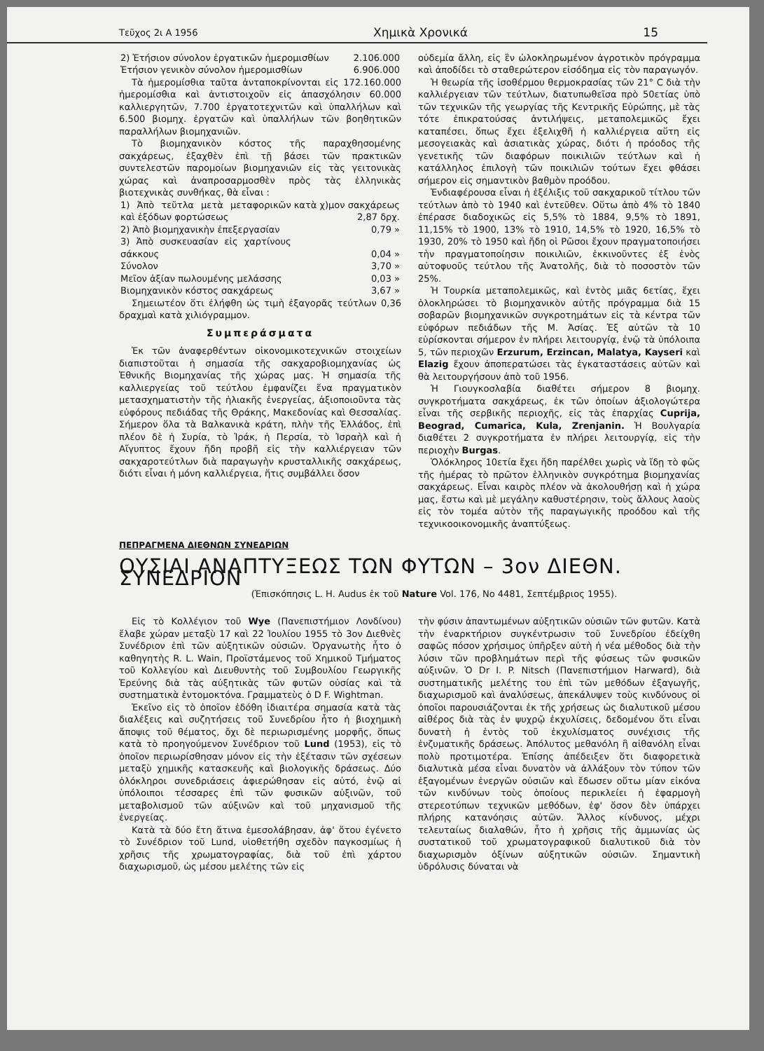Τεῦχος 2ι Α 1956 Χημικὰ Χρονικά 15
| 2) Ἐτήσιον σύνολον ἐργατικῶν ἡμερομισθίων | 2.106.000 |
| Ἐτήσιον γενικὸν σύνολον ἡμερομισθίων | 6.906.000 |
Τὰ ἡμερομίσθια ταῦτα ἀνταποκρίνονται εἰς 172.160.000 ἡμερομίσθια καὶ ἀντιστοιχοῦν εἰς ἀπασχόλησιν 60.000 καλλιεργητῶν, 7.700 ἐργατοτεχνιτῶν καὶ ὑπαλλήλων καὶ 6.500 βιομηχ. ἐργατῶν καὶ ὑπαλλήλων τῶν βοηθητικῶν παραλλήλων βιομηχανιῶν.
Τὸ βιομηχανικὸν κόστος τῆς παραχθησομένης σακχάρεως, ἐξαχθὲν ἐπὶ τῇ βάσει τῶν πρακτικῶν συντελεστῶν παρομοίων βιομηχανιῶν εἰς τὰς γειτονικὰς χώρας καὶ ἀναπροσαρμοσθὲν πρὸς τὰς ἑλληνικὰς βιοτεχνικὰς συνθήκας, θὰ εἶναι :
| 1) Ἀπὸ τεῦτλα μετὰ μεταφορικῶν καὶ ἐξόδων φορτώσεως | κατὰ χ)μον σακχάρεως 2,87 δρχ. |
| 2) Ἀπὸ βιομηχανικὴν ἐπεξεργασίαν | 0,79 » |
| 3) Ἀπὸ συσκευασίαν εἰς χαρτίνους σάκκους | 0,04 » |
| Σύνολον | 3,70 » |
| Μεῖον ἀξίαν πωλουμένης μελάσσης | 0,03 » |
| Βιομηχανικὸν κόστος σακχάρεως | 3,67 » |
Σημειωτέον ὅτι ἐλήφθη ὡς τιμὴ ἐξαγορᾶς τεύτλων 0,36 δραχμαὶ κατὰ χιλιόγραμμον.
Συμπεράσματα
Ἐκ τῶν ἀναφερθέντων οἰκονομικοτεχνικῶν στοιχείων διαπιστοῦται ἡ σημασία τῆς σακχαροβιομηχανίας ὡς Ἐθνικῆς Βιομηχανίας τῆς χώρας μας. Ἡ σημασία τῆς καλλιεργείας τοῦ τεύτλου ἐμφανίζει ἕνα πραγματικὸν μετασχηματιστὴν τῆς ἡλιακῆς ἐνεργείας, ἀξιοποιοῦντα τὰς εὐφόρους πεδιάδας τῆς Θράκης, Μακεδονίας καὶ Θεσσαλίας. Σήμερον ὅλα τὰ Βαλκανικὰ κράτη, πλὴν τῆς Ἑλλάδος, ἐπὶ πλέον δὲ ἡ Συρία, τὸ Ἰράκ, ἡ Περσία, τὸ Ἰσραὴλ καὶ ἡ Αἴγυπτος ἔχουν ἤδη προβῆ εἰς τὴν καλλιέργειαν τῶν σακχαροτεύτλων διὰ παραγωγὴν κρυσταλλικῆς σακχάρεως, διότι εἶναι ἡ μόνη καλλιέργεια, ἥτις συμβάλλει ὅσον
οὐδεμία ἄλλη, εἰς ἓν ὡλοκληρωμένον ἀγροτικὸν πρόγραμμα καὶ ἀποδίδει τὸ σταθερώτερον εἰσόδημα εἰς τὸν παραγωγόν.
Ἡ θεωρία τῆς ἰσοθέρμου θερμοκρασίας τῶν 21° C διὰ τὴν καλλιέργειαν τῶν τεύτλων, διατυπωθεῖσα πρὸ 50ετίας ὑπὸ τῶν τεχνικῶν τῆς γεωργίας τῆς Κεντρικῆς Εὐρώπης, μὲ τὰς τότε ἐπικρατούσας ἀντιλήψεις, μεταπολεμικῶς ἔχει καταπέσει, ὅπως ἔχει ἐξελιχθῆ ἡ καλλιέργεια αὕτη εἰς μεσογειακὰς καὶ ἀσιατικὰς χώρας, διότι ἡ πρόοδος τῆς γενετικῆς τῶν διαφόρων ποικιλιῶν τεύτλων καὶ ἡ κατάλληλος ἐπιλογὴ τῶν ποικιλιῶν τούτων ἔχει φθάσει σήμερον εἰς σημαντικὸν βαθμὸν προόδου.
Ἐνδιαφέρουσα εἶναι ἡ ἐξέλιξις τοῦ σακχαρικοῦ τίτλου τῶν τεύτλων ἀπὸ τὸ 1940 καὶ ἐντεῦθεν. Οὕτω ἀπὸ 4% τὸ 1840 ἐπέρασε διαδοχικῶς εἰς 5,5% τὸ 1884, 9,5% τὸ 1891, 11,15% τὸ 1900, 13% τὸ 1910, 14,5% τὸ 1920, 16,5% τὸ 1930, 20% τὸ 1950 καὶ ἤδη οἱ Ρῶσοι ἔχουν πραγματοποιήσει τὴν πραγματοποίησιν ποικιλιῶν, ἐκκινοῦντες ἐξ ἑνὸς αὐτοφυοῦς τεύτλου τῆς Ἀνατολῆς, διὰ τὸ ποσοστὸν τῶν 25%.
Ἡ Τουρκία μεταπολεμικῶς, καὶ ἐντὸς μιᾶς 6ετίας, ἔχει ὁλοκληρώσει τὸ βιομηχανικὸν αὐτῆς πρόγραμμα διὰ 15 σοβαρῶν βιομηχανικῶν συγκροτημάτων εἰς τὰ κέντρα τῶν εὐφόρων πεδιάδων τῆς Μ. Ἀσίας. Ἐξ αὐτῶν τὰ 10 εὑρίσκονται σήμερον ἐν πλήρει λειτουργίᾳ, ἐνῷ τὰ ὑπόλοιπα 5, τῶν περιοχῶν Erzurum, Erzincan, Malatya, Kayseri καὶ Elazig ἔχουν ἀποπερατώσει τὰς ἐγκαταστάσεις αὐτῶν καὶ θὰ λειτουργήσουν ἀπὸ τοῦ 1956.
Ἡ Γιουγκοσλαβία διαθέτει σήμερον 8 βιομηχ. συγκροτήματα σακχάρεως, ἐκ τῶν ὁποίων ἀξιολογώτερα εἶναι τῆς σερβικῆς περιοχῆς, εἰς τὰς ἐπαρχίας Cuprija, Beograd, Cumarica, Kula, Zrenjanin. Ἡ Βουλγαρία διαθέτει 2 συγκροτήματα ἐν πλήρει λειτουργίᾳ, εἰς τὴν περιοχὴν Burgas.
Ὁλόκληρος 10ετία ἔχει ἤδη παρέλθει χωρὶς νὰ ἴδῃ τὸ φῶς τῆς ἡμέρας τὸ πρῶτον ἑλληνικὸν συγκρότημα βιομηχανίας σακχάρεως. Εἶναι καιρὸς πλέον νὰ ἀκολουθήσῃ καὶ ἡ χώρα μας, ἔστω καὶ μὲ μεγάλην καθυστέρησιν, τοὺς ἄλλους λαοὺς εἰς τὸν τομέα αὐτὸν τῆς παραγωγικῆς προόδου καὶ τῆς τεχνικοοικονομικῆς ἀναπτύξεως.
ΠΕΠΡΑΓΜΕΝΑ ΔΙΕΘΝΩΝ ΣΥΝΕΔΡΙΩΝ
ΟΥΣΙΑΙ ΑΝΑΠΤΥΞΕΩΣ ΤΩΝ ΦΥΤΩΝ – 3ον ΔΙΕΘΝ. ΣΥΝΕΔΡΙΟΝ
(Ἐπισκόπησις L. H. Audus ἐκ τοῦ Nature Vol. 176, No 4481, Σεπτέμβριος 1955).
Εἰς τὸ Κολλέγιον τοῦ Wye (Πανεπιστήμιον Λονδίνου) ἔλαβε χώραν μεταξὺ 17 καὶ 22 Ἰουλίου 1955 τὸ 3ον Διεθνὲς Συνέδριον ἐπὶ τῶν αὐξητικῶν οὐσιῶν. Ὀργανωτὴς ἦτο ὁ καθηγητὴς R. L. Wain, Προϊστάμενος τοῦ Χημικοῦ Τμήματος τοῦ Κολλεγίου καὶ Διευθυντὴς τοῦ Συμβουλίου Γεωργικῆς Ἐρεύνης διὰ τὰς αὐξητικὰς τῶν φυτῶν οὐσίας καὶ τὰ συστηματικὰ ἐντομοκτόνα. Γραμματεὺς ὁ D F. Wightman.
Ἐκεῖνο εἰς τὸ ὁποῖον ἐδόθη ἰδιαιτέρα σημασία κατὰ τὰς διαλέξεις καὶ συζητήσεις τοῦ Συνεδρίου ἦτο ἡ βιοχημικὴ ἄποψις τοῦ θέματος, ὄχι δὲ περιωρισμένης μορφῆς, ὅπως κατὰ τὸ προηγούμενον Συνέδριον τοῦ Lund (1953), εἰς τὸ ὁποῖον περιωρίσθησαν μόνον εἰς τὴν ἐξέτασιν τῶν σχέσεων μεταξὺ χημικῆς κατασκευῆς καὶ βιολογικῆς δράσεως. Δύο ὁλόκληροι συνεδριάσεις ἀφιερώθησαν εἰς αὐτό, ἐνῷ αἱ ὑπόλοιποι τέσσαρες ἐπὶ τῶν φυσικῶν αὐξινῶν, τοῦ μεταβολισμοῦ τῶν αὐξινῶν καὶ τοῦ μηχανισμοῦ τῆς ἐνεργείας.
Κατὰ τὰ δύο ἔτη ἅτινα ἐμεσολάβησαν, ἀφ' ὅτου ἐγένετο τὸ Συνέδριον τοῦ Lund, υἱοθετήθη σχεδὸν παγκοσμίως ἡ χρῆσις τῆς χρωματογραφίας, διὰ τοῦ ἐπὶ χάρτου διαχωρισμοῦ, ὡς μέσου μελέτης τῶν εἰς
τὴν φύσιν ἀπαντωμένων αὐξητικῶν οὐσιῶν τῶν φυτῶν. Κατὰ τὴν ἐναρκτήριον συγκέντρωσιν τοῦ Συνεδρίου ἐδείχθη σαφῶς πόσον χρήσιμος ὑπῆρξεν αὐτὴ ἡ νέα μέθοδος διὰ τὴν λύσιν τῶν προβλημάτων περὶ τῆς φύσεως τῶν φυσικῶν αὐξινῶν. Ὁ Dr I. P. Nitsch (Πανεπιστήμιον Harward), διὰ συστηματικῆς μελέτης του ἐπὶ τῶν μεθόδων ἐξαγωγῆς, διαχωρισμοῦ καὶ ἀναλύσεως, ἀπεκάλυψεν τοὺς κινδύνους οἱ ὁποῖοι παρουσιάζονται ἐκ τῆς χρήσεως ὡς διαλυτικοῦ μέσου αἰθέρος διὰ τὰς ἐν ψυχρῷ ἐκχυλίσεις, δεδομένου ὅτι εἶναι δυνατὴ ἡ ἐντὸς τοῦ ἐκχυλίσματος συνέχισις τῆς ἐνζυματικῆς δράσεως. Ἀπόλυτος μεθανόλη ἢ αἰθανόλη εἶναι πολὺ προτιμοτέρα. Ἐπίσης ἀπέδειξεν ὅτι διαφορετικὰ διαλυτικὰ μέσα εἶναι δυνατὸν νὰ ἀλλάξουν τὸν τύπον τῶν ἐξαγομένων ἐνεργῶν οὐσιῶν καὶ ἔδωσεν οὕτω μίαν εἰκόνα τῶν κινδύνων τοὺς ὁποίους περικλείει ἡ ἐφαρμογὴ στερεοτύπων τεχνικῶν μεθόδων, ἐφ' ὅσον δὲν ὑπάρχει πλήρης κατανόησις αὐτῶν. Ἄλλος κίνδυνος, μέχρι τελευταίως διαλαθών, ἦτο ἡ χρῆσις τῆς ἀμμωνίας ὡς συστατικοῦ τοῦ χρωματογραφικοῦ διαλυτικοῦ διὰ τὸν διαχωρισμὸν ὀξίνων αὐξητικῶν οὐσιῶν. Σημαντικὴ ὑδρόλυσις δύναται νὰ